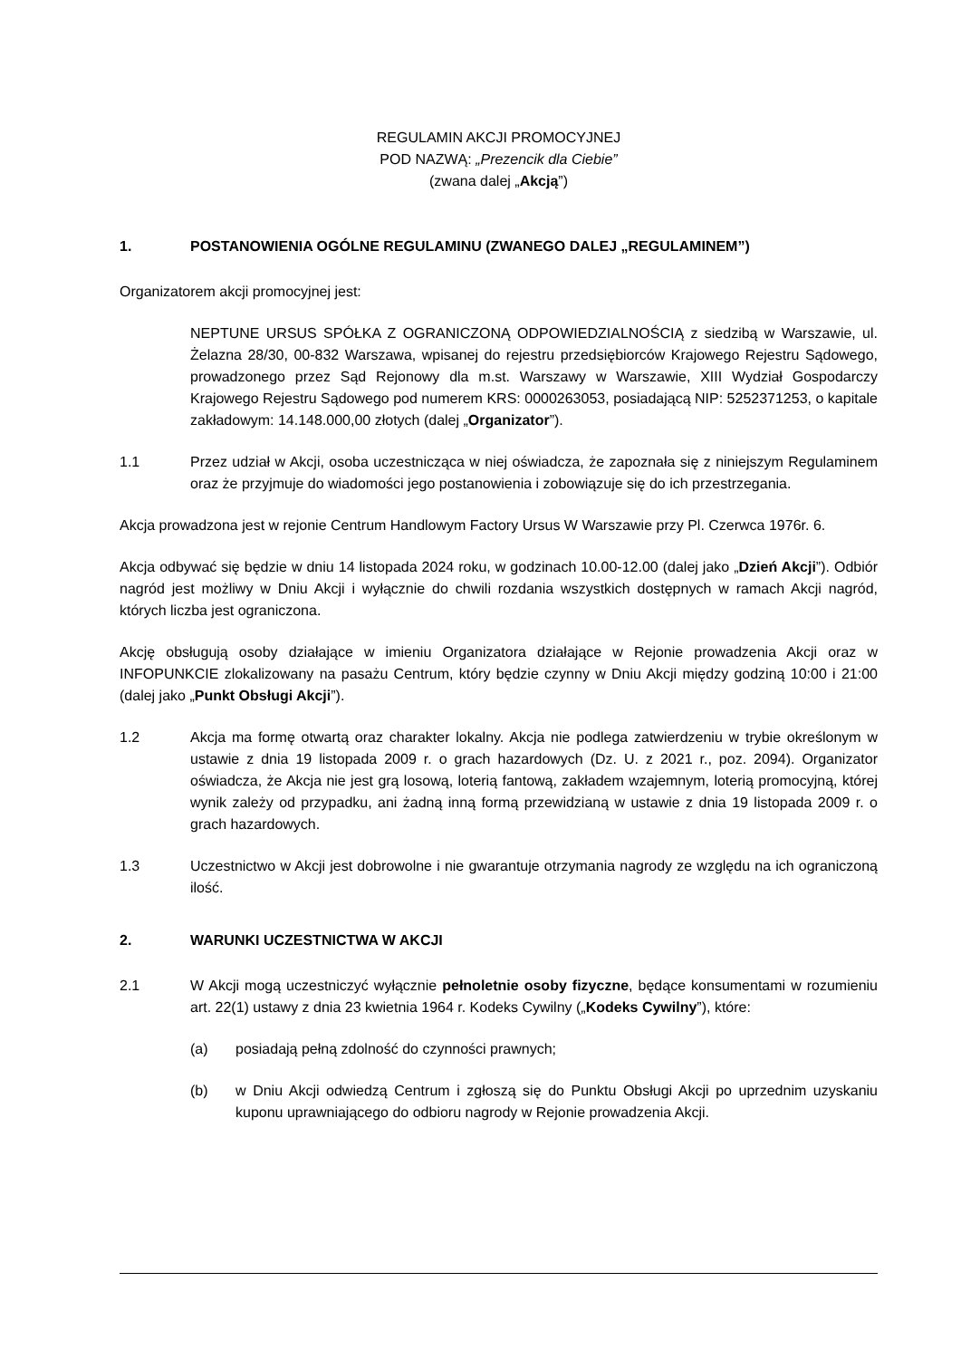REGULAMIN AKCJI PROMOCYJNEJ
POD NAZWĄ: „Prezencik dla Ciebie”
(zwana dalej „Akcją”)
1. POSTANOWIENIA OGÓLNE REGULAMINU (ZWANEGO DALEJ „REGULAMINEM”)
Organizatorem akcji promocyjnej jest:
NEPTUNE URSUS SPÓŁKA Z OGRANICZONĄ ODPOWIEDZIALNOŚCIĄ z siedzibą w Warszawie, ul. Żelazna 28/30, 00-832 Warszawa, wpisanej do rejestru przedsiębiorców Krajowego Rejestru Sądowego, prowadzonego przez Sąd Rejonowy dla m.st. Warszawy w Warszawie, XIII Wydział Gospodarczy Krajowego Rejestru Sądowego pod numerem KRS: 0000263053, posiadającą NIP: 5252371253, o kapitale zakładowym: 14.148.000,00 złotych (dalej „Organizator”).
1.1 Przez udział w Akcji, osoba uczestnicząca w niej oświadcza, że zapoznała się z niniejszym Regulaminem oraz że przyjmuje do wiadomości jego postanowienia i zobowiązuje się do ich przestrzegania.
Akcja prowadzona jest w rejonie Centrum Handlowym Factory Ursus W Warszawie przy Pl. Czerwca 1976r. 6.
Akcja odbywać się będzie w dniu 14 listopada 2024 roku, w godzinach 10.00-12.00 (dalej jako „Dzień Akcji”). Odbiór nagród jest możliwy w Dniu Akcji i wyłącznie do chwili rozdania wszystkich dostępnych w ramach Akcji nagród, których liczba jest ograniczona.
Akcję obsługują osoby działające w imieniu Organizatora działające w Rejonie prowadzenia Akcji oraz w INFOPUNKCIE zlokalizowany na pasażu Centrum, który będzie czynny w Dniu Akcji między godziną 10:00 i 21:00 (dalej jako „Punkt Obsługi Akcji”).
1.2 Akcja ma formę otwartą oraz charakter lokalny. Akcja nie podlega zatwierdzeniu w trybie określonym w ustawie z dnia 19 listopada 2009 r. o grach hazardowych (Dz. U. z 2021 r., poz. 2094). Organizator oświadcza, że Akcja nie jest grą losową, loterią fantową, zakładem wzajemnym, loterią promocyjną, której wynik zależy od przypadku, ani żadną inną formą przewidzianą w ustawie z dnia 19 listopada 2009 r. o grach hazardowych.
1.3 Uczestnictwo w Akcji jest dobrowolne i nie gwarantuje otrzymania nagrody ze względu na ich ograniczoną ilość.
2. WARUNKI UCZESTNICTWA W AKCJI
2.1 W Akcji mogą uczestniczyć wyłącznie pełnoletnie osoby fizyczne, będące konsumentami w rozumieniu art. 22(1) ustawy z dnia 23 kwietnia 1964 r. Kodeks Cywilny („Kodeks Cywilny”), które:
(a) posiadają pełną zdolność do czynności prawnych;
(b) w Dniu Akcji odwiedzą Centrum i zgłoszą się do Punktu Obsługi Akcji po uprzednim uzyskaniu kuponu uprawniającego do odbioru nagrody w Rejonie prowadzenia Akcji.